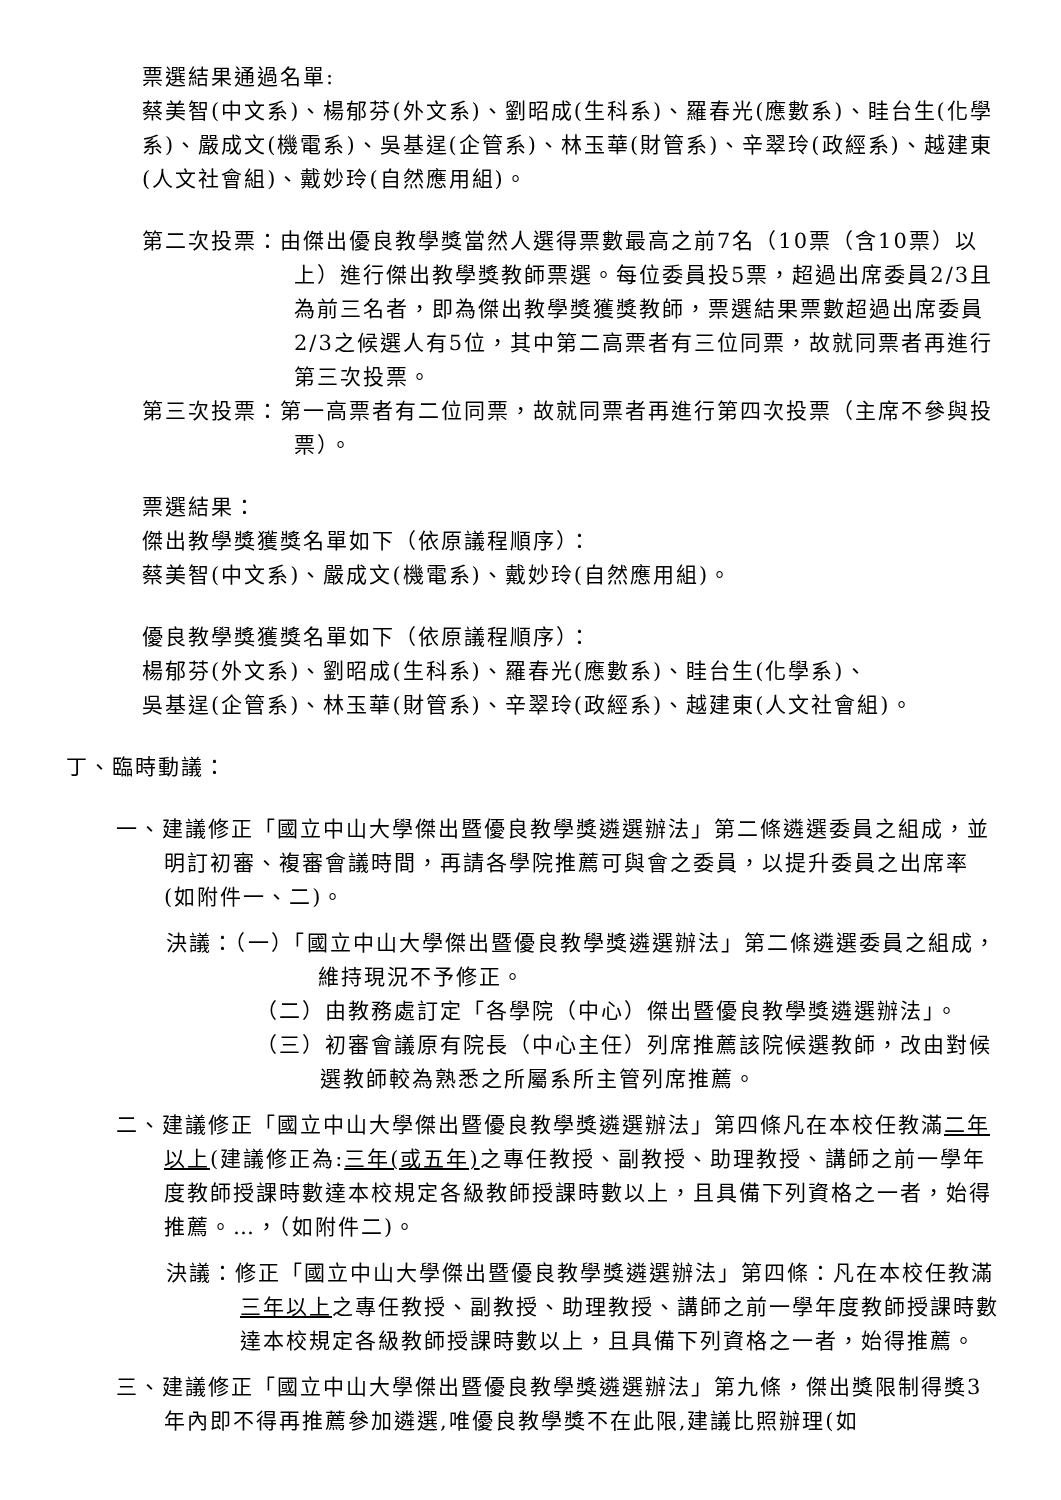票選結果通過名單:
蔡美智(中文系)、楊郁芬(外文系)、劉昭成(生科系)、羅春光(應數系)、眭台生(化學系)、嚴成文(機電系)、吳基逞(企管系)、林玉華(財管系)、辛翠玲(政經系)、越建東(人文社會組)、戴妙玲(自然應用組)。
第二次投票：由傑出優良教學獎當然人選得票數最高之前7名（10票（含10票）以上）進行傑出教學獎教師票選。每位委員投5票，超過出席委員2/3且為前三名者，即為傑出教學獎獲獎教師，票選結果票數超過出席委員2/3之候選人有5位，其中第二高票者有三位同票，故就同票者再進行第三次投票。
第三次投票：第一高票者有二位同票，故就同票者再進行第四次投票（主席不參與投票）。
票選結果：
傑出教學獎獲獎名單如下（依原議程順序）：
蔡美智(中文系)、嚴成文(機電系)、戴妙玲(自然應用組)。
優良教學獎獲獎名單如下（依原議程順序）：
楊郁芬(外文系)、劉昭成(生科系)、羅春光(應數系)、眭台生(化學系)、
吳基逞(企管系)、林玉華(財管系)、辛翠玲(政經系)、越建東(人文社會組)。
丁、臨時動議：
一、建議修正「國立中山大學傑出暨優良教學獎遴選辦法」第二條遴選委員之組成，並明訂初審、複審會議時間，再請各學院推薦可與會之委員，以提升委員之出席率(如附件一、二)。
決議：（一）「國立中山大學傑出暨優良教學獎遴選辦法」第二條遴選委員之組成，維持現況不予修正。
（二）由教務處訂定「各學院（中心）傑出暨優良教學獎遴選辦法」。
（三）初審會議原有院長（中心主任）列席推薦該院候選教師，改由對候選教師較為熟悉之所屬系所主管列席推薦。
二、建議修正「國立中山大學傑出暨優良教學獎遴選辦法」第四條凡在本校任教滿二年以上(建議修正為:三年(或五年) 之專任教授、副教授、助理教授、講師之前一學年度教師授課時數達本校規定各級教師授課時數以上，且具備下列資格之一者，始得推薦。…，（如附件二)。
決議：修正「國立中山大學傑出暨優良教學獎遴選辦法」第四條：凡在本校任教滿三年以上之專任教授、副教授、助理教授、講師之前一學年度教師授課時數達本校規定各級教師授課時數以上，且具備下列資格之一者，始得推薦。
三、建議修正「國立中山大學傑出暨優良教學獎遴選辦法」第九條，傑出獎限制得獎3年內即不得再推薦參加遴選,唯優良教學獎不在此限,建議比照辦理(如